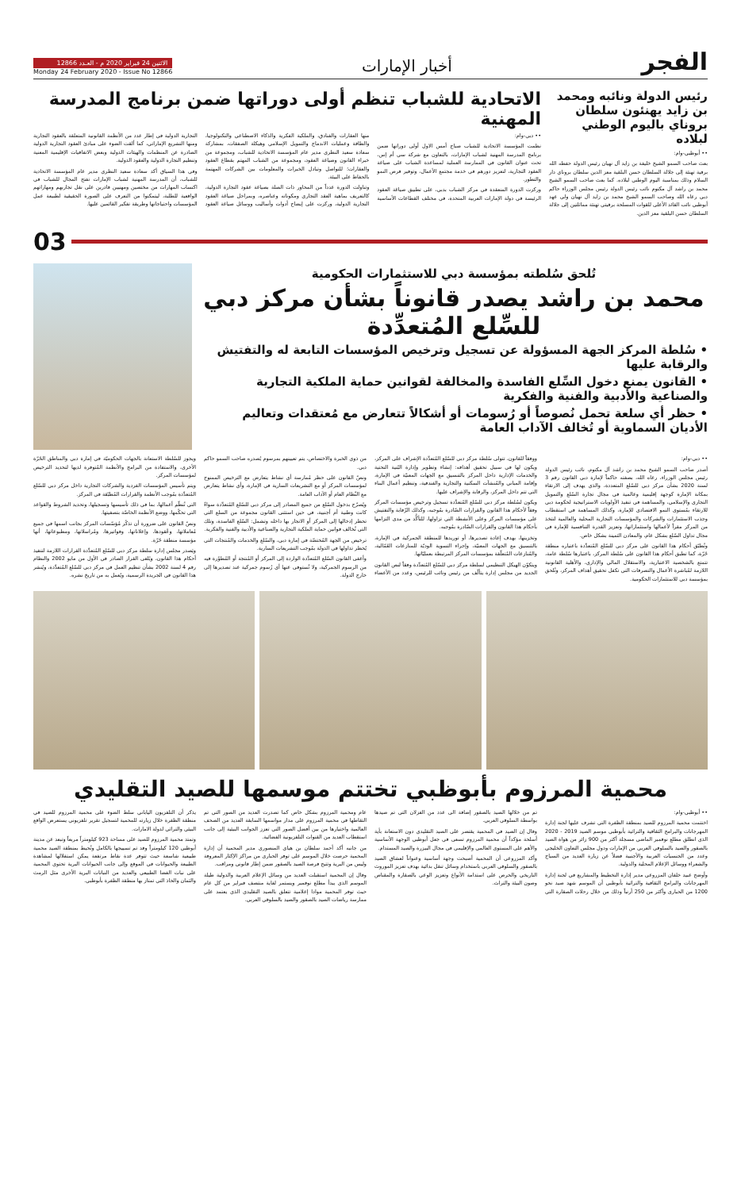الفجر
أخبار الإمارات
الاثنين 24 فبراير 2020 م - العـدد 12866
Monday 24 February 2020 - Issue No 12866
رئيس الدولة ونائبه ومحمد بن زايد يهنئون سلطان بروناي باليوم الوطني لبلاده
•• أبوظبي-وام:
بعث صاحب السمو الشيخ خليفة بن زايد آل نهيان رئيس الدولة حفظه الله برقية تهنئة إلى جلالة السلطان حسن البلقية معز الدين سلطان بروناي دار السلام وذلك بمناسبة اليوم الوطني لبلاده. كما بعث صاحب السمو الشيخ محمد بن راشد آل مكتوم نائب رئيس الدولة رئيس مجلس الوزراء حاكم دبي رعاه الله وصاحب السمو الشيخ محمد بن زايد آل نهيان ولي عهد أبوظبي نائب القائد الأعلى للقوات المسلحة برقيتي تهنئة مماثلتين إلى جلالة السلطان حسن البلقية معز الدين.
الاتحادية للشباب تنظم أولى دوراتها ضمن برنامج المدرسة المهنية
•• دبي-وام:
نظمت المؤسسة الاتحادية للشباب صباح أمس الاول أولى دوراتها ضمن برنامج المدرسة المهنية لشباب الإمارات، بالتعاون مع شركة سي أم إس، تحت عنوان القانون في الممارسة العملية لمساعدة الشباب على صياغة العقود التجارية، لتعزيز دورهم في خدمة مجتمع الأعمال، وتوفير فرص النمو والتطور.
وركزت الدورة المنعقدة في مركز الشباب بدبي، على تطبيق صياغة العقود الرئيسة في دولة الإمارات العربية المتحدة، في مختلف القطاعات الأساسية منها العقارات والفنادق، والملكية الفكرية والذكاء الاصطناعي والتكنولوجيا، والطاقة وعمليات الاندماج والتمويل الإسلامي وهيكلة الصفقات، بمشاركة سعادة سعيد النظري مدير عام المؤسسة الاتحادية للشباب، ومجموعة من خبراء القانون وصياغة العقود، ومجموعة من الشباب المهتم بقطاع العقود والعقارات؛ للتواصل وتبادل الخبرات والمعلومات بين الشركات المهتمة بالحفاظ على البيئة.
وتناولت الدورة عدداً من المحاور ذات الصلة بصياغة عقود التجارة الدولية، كالتعريف بماهية العقد التجاري ومكوناته وعناصره، وبمراحل صياغة العقود التجارية الدولية، وركزت على إيضاح أدوات وأساليب ووسائل صياغة العقود التجارية الدولية في إطار عدد من الأنظمة القانونية المتعلقة بالعقود التجارية ومنها التشريع الإماراتي، كما ألقت الضوء على مبادئ العقود التجارية الدولية الصادرة عن المنظمات والهيئات الدولية وبعض الاتفاقيات الإقليمية المعنية وتنظيم التجارة الدولية والعقود الدولية.
وفي هذا السياق أكد سعادة سعيد النظري مدير عام المؤسسة الاتحادية للشباب، أن المدرسة المهنية لشباب الإمارات تفتح المجال للشباب في اكتساب المهارات من مختصين ومهنيين قادرين على نقل تجاربهم ومهاراتهم الواقعية للطلبة، ليتمكنوا من التعرف على الصورة الحقيقية لطبيعة عمل المؤسسات واحتياجاتها وطريقة تفكير القائمين عليها.
03
تُلحق سُلطته بمؤسسة دبي للاستثمارات الحكومية
محمد بن راشد يصدر قانوناً بشأن مركز دبي للسِّلع المُتعدِّدة
• سُلطة المركز الجهة المسؤولة عن تسجيل وترخيص المؤسسات التابعة له والتفتيش والرقابة عليها
• القانون يمنع دخول السِّلع الفاسدة والمخالفة لقوانين حماية الملكية التجارية والصناعية والأدبية والفنية والفكرية
• حظر أي سلعة تحمل نُصوصاً أو رُسومات أو أشكالاً تتعارض مع مُعتقدات وتعاليم الأديان السماوية أو تُخالف الآداب العامة
•• دبي-وام:
أصدر صاحب السمو الشيخ محمد بن راشد آل مكتوم، نائب رئيس الدولة رئيس مجلس الوزراء، رعاه الله، بصفته حاكماً لإمارة دبي القانون رقم 3 لسنة 2020 بشأن مركز دبي للسّلع المتعددة، والذي يهدف إلى الارتقاء بمكانة الإمارة كوجهة إقليمية وعالمية في مجال تجارة السّلع والتمويل التجاري والإسلامي، والمساهمة في تنفيذ الأولويات الاستراتيجية لحكومة دبي للارتقاء بمُستوى النمو الاقتصادي للإمارة، وكذلك المساهمة في استقطاب وجذب الاستثمارات والشركات والمؤسسات التجارية المحلية والعالمية لتتخذ من المركز مقراً لأعمالها واستثماراتها، وتعزيز القدرة التنافسية للإمارة في مجال تداول السّلع بشكل عام، والمعادن الثمينة بشكل خاص.
وتُطبّق أحكام هذا القانون على مركز دبي للسّلع المُتعدِّدة باعتباره منطقة حُرّة، كما تطبق أحكام هذا القانون على سُلطة المركز، باعتبارها سُلطة عامة، تتمتع بالشخصية الاعتبارية، والاستقلال المالي والإداري، والأهلية القانونية اللازمة لمُباشرة الأعمال والتصرفات التي تكفل تحقيق أهداف المركز، وتُلحق بمؤسسة دبي للاستثمارات الحكومية.
ووفقاً للقانون، تتولى سُلطة مركز دبي للسّلع المُتعدِّدة الإشراف على المركز، ويكون لها في سبيل تحقيق أهدافه: إنشاء وتطوير وإدارة البُنية التحتية والخدمات الإدارية داخل المركز بالتنسيق مع الجهات المعنيّة في الإمارة، وإقامة المباني والمُنشآت السكنية والتجارية والفندقية، وتنظيم أعمال البناء التي تتم داخل المركز، والرقابة والإشراف عليها.
ويكون لسُلطة مركز دبي للسّلع المُتعدِّدة تسجيل وترخيص مؤسسات المركز وفقاً لأحكام هذا القانون والقرارات الصّادرة بمُوجبه، وكذلك الرّقابة والتفتيش على مؤسسات المركز وعلى الأنشطة التي تزاولها، للتأكُّد من مدى التزامها بأحكام هذا القانون والقرارات الصّادرة بمُوجبه.
وتخزينها، بهدف إعادة تصديرها، أو توريدها للمنطقة الجمركية في الإمارة، بالتنسيق مع الجهات المعنيّة، وإجراء التسوية الوديّة للمنازعات العُمّالية، والمُنازعات المُتعلّقة بمؤسسات المركز المرتبطة بعمليّاتها.
ويتكوّن الهيكل التنظيمي لسلطة مركز دبي للسّلع المُتعدِّدة وفقاً لنص القانون الجديد من مجلس إدارة يتألّف من رئيس ونائب للرئيس، وعدد من الأعضاء من ذوي الخبرة والاختصاص، يتم تعيينهم بمرسوم يُصدره صاحب السمو حاكم دبي.
ونصّ القانون على حظر مُمارسة أي نشاط يتعارض مع الترخيص الممنوح لمؤسسات المركز أو مع التشريعات السارية في الإمارة، وأي نشاط يتعارض مع النّظام العام أو الآداب العامة.
ويُصرّح بدخول السّلع من جميع المصادر إلى مركز دبي للسّلع المُتعدِّدة سواءً كانت وطنية أم أجنبية، في حين استثنى القانون مجموعة من السلع التي تحظر إدخالها إلى المركز أو الاتجار بها داخله وتشمل: السّلع الفاسدة، وتلك التي تُخالف قوانين حماية الملكية التجارية والصناعية والأدبية والفنية والفكرية.
ترخيص من الجهة المُختصّة في إمارة دبي، والسّلع والخدمات والمُنتجات التي يُحظر تداولها في الدولة بمُوجب التشريعات السارية.
وأعفى القانون السّلع المُتعدِّدة الواردة إلى المركز أو المُنتجة أو المُطوّرة فيه من الرسوم الجمركية، ولا تُستوفى عنها أي رُسوم جمركية عند تصديرها إلى خارج الدولة.
ويجوز للسُلطة الاستعانة بالجهات الحكوميّة في إمارة دبي والمناطق الحُرّة الأخرى، والاستفادة من البرامج والأنظمة المُتوفرة لديها لتحديد الترخيص لمؤسسات المركز.
ويتم تأسيس المؤسسات الفردية والشركات التجارية داخل مركز دبي للسّلع المُتعدِّدة بمُوجب الأنظمة والقرارات المُطبّقة في المركز.
التي تُنظّم أعمالها، بما في ذلك تأسيسها وتسجيلها، وتحديد الشروط والقواعد التي تحكُمها، ووضع الأنظمة الخاصّة بتصفيتها.
ونصّ القانون على ضرورة أن تذكُر مُؤسّسات المركز بجانب اسمها في جميع مُعاملاتها، وعُقودها، وإعلاناتها، وفواتيرها، ومُراسلاتها، ومطبوعاتها، أنها مؤسسة منطقة حُرّة.
ويَصدر مجلس إدارة سلطة مركز دبي للسّلع المُتعدِّدة القرارات اللازمة لتنفيذ أحكام هذا القانون، ويُلغى القرار الصادر في الأول من مايو 2002 والنظام رقم 4 لسنة 2002 بشأن تنظيم العمل في مركز دبي للسّلع المُتعدِّدة، ويُنشر هذا القانون في الجريدة الرسمية، ويُعمل به من تاريخ نشره.
محمية المرزوم بأبوظبي تختتم موسمها للصيد التقليدي
•• أبوظبي-وام:
اختتمت محمية المرزوم للصيد بمنطقة الظفرة التي تشرف عليها لجنة إدارة المهرجانات والبرامج الثقافية والتراثية بأبوظبي موسم الصيد 2019 - 2020 الذي انطلق مطلع نوفمبر الماضي مسجلة أكثر من 900 زائر من هواة الصيد بالصقور والصيد بالسلوقي العربي من الإمارات ودول مجلس التعاون الخليجي وعدد من الجنسيات العربية والأجنبية فضلاً عن زيارة العديد من السياح والشعراء ووسائل الإعلام المحلية والدولية.
وأوضح عبيد خلفان المزروعي مدير إدارة التخطيط والمشاريع في لجنة إدارة المهرجانات والبرامج الثقافية والتراثية بأبوظبي أن الموسم شهد صيد نحو 1200 من الحبارى وأكثر من 250 أرنباً وذلك من خلال رحلات الصقارة التي تم من خلالها الصيد بالصقور إضافة الى عدد من الغزلان التي تم صيدها بواسطة السلوقي العربي.
وقال إن الصيد في المحمية يقتصر على الصيد التقليدي دون الاستعانة بأية أسلحة مؤكداً أن محمية المرزوم تسعى في جعل أبوظبي الوجهة الأساسية والأهم على المستوى العالمي والإقليمي في مجال البيزرة والصيد المستدام.
وأكد المزروعي أن المحمية أصبحت وجهة أساسية وعنواناً لعشاق الصيد بالصقور والسلوقي العربي باستخدام وسائل تنقل بدائية بهدف تعزيز الموروث التاريخي والحرص على استدامة الأنواع وتعزيز الوعي بالصقارة والمقناص وصون البيئة والتراث.
عام ومحمية المرزوم بشكل خاص كما تصدرت العديد من الصور التي تم التقاطها في محمية المرزوم على مدار مواسمها السابقة العديد من الصحف العالمية واختيارها من بين أفضل الصور التي تعزز الجوانب البيئية إلى جانب استقطاب العديد من القنوات التلفزيونية الفضائية.
من جانبه أكد أحمد سلطان بن هياي المنصوري مدير المحمية أن إدارة المحمية حرصت خلال الموسم على توفر الحبارى من مراكز الإكثار المعروفة وليس من البرية وتتيح فرصة الصيد بالصقور ضمن إطار قانوني ومراقب.
وقال إن المحمية استقبلت العديد من وسائل الإعلام العربية والدولية طيلة الموسم الذي يبدأ مطلع نوفمبر ويستمر لغاية منتصف فبراير من كل عام حيث توفر المحمية موادا إعلامية تتعلق بالصيد التقليدي الذي يعتمد على ممارسة رياضات الصيد بالصقور والصيد بالسلوقي العربي.
يذكر أن التلفزيون الياباني سلط الضوء على محمية المرزوم للصيد في منطقة الظفرة خلال زيارته للمحمية لتسجيل تقرير تلفزيوني يستعرض الواقع البيئي والتراثي لدولة الامارات.
وتمتد محمية المرزوم للصيد على مساحة 923 كيلومتراً مربعاً وتبعد عن مدينة أبوظبي 120 كيلومتراً وقد تم تسييجها بالكامل وتُحيط بمنطقة الصيد محمية طبيعية شاسعة حيث تتوفر عدة نقاط مرتفعة يمكن استغلالها لمشاهدة الطبيعة والحيوانات في الموقع وإلى جانب الحيوانات البرية تحتوي المحمية على نبات الغضا الطبيعي والعديد من النباتات البرية الأخرى مثل الرمث والثمان والحاذ التي تمتاز بها منطقة الظفرة بأبوظبي.